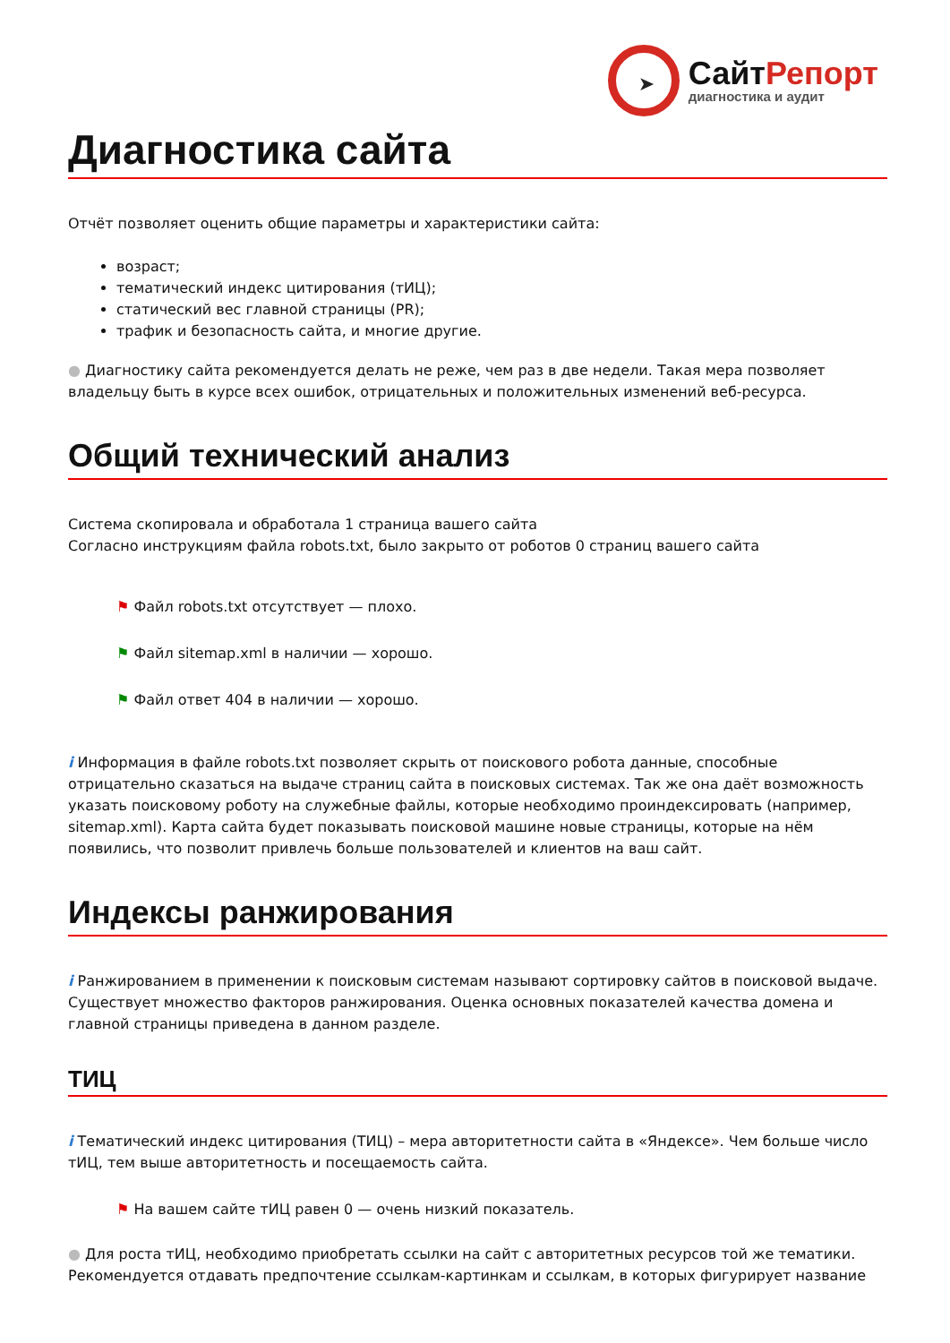➤
СайтРепорт
диагностика и аудит
Диагностика сайта
Отчёт позволяет оценить общие параметры и характеристики сайта:
возраст;
тематический индекс цитирования (тИЦ);
статический вес главной страницы (PR);
трафик и безопасность сайта, и многие другие.
● Диагностику сайта рекомендуется делать не реже, чем раз в две недели. Такая мера позволяет владельцу быть в курсе всех ошибок, отрицательных и положительных изменений веб-ресурса.
Общий технический анализ
Система скопировала и обработала 1 страница вашего сайта
Согласно инструкциям файла robots.txt, было закрыто от роботов 0 страниц вашего сайта
⚑ Файл robots.txt отсутствует — плохо.
⚑ Файл sitemap.xml в наличии — хорошо.
⚑ Файл ответ 404 в наличии — хорошо.
i Информация в файле robots.txt позволяет скрыть от поискового робота данные, способные отрицательно сказаться на выдаче страниц сайта в поисковых системах. Так же она даёт возможность указать поисковому роботу на служебные файлы, которые необходимо проиндексировать (например, sitemap.xml). Карта сайта будет показывать поисковой машине новые страницы, которые на нём появились, что позволит привлечь больше пользователей и клиентов на ваш сайт.
Индексы ранжирования
i Ранжированием в применении к поисковым системам называют сортировку сайтов в поисковой выдаче. Существует множество факторов ранжирования. Оценка основных показателей качества домена и главной страницы приведена в данном разделе.
ТИЦ
i Тематический индекс цитирования (ТИЦ) – мера авторитетности сайта в «Яндексе». Чем больше число тИЦ, тем выше авторитетность и посещаемость сайта.
⚑ На вашем сайте тИЦ равен 0 — очень низкий показатель.
● Для роста тИЦ, необходимо приобретать ссылки на сайт с авторитетных ресурсов той же тематики. Рекомендуется отдавать предпочтение ссылкам-картинкам и ссылкам, в которых фигурирует название